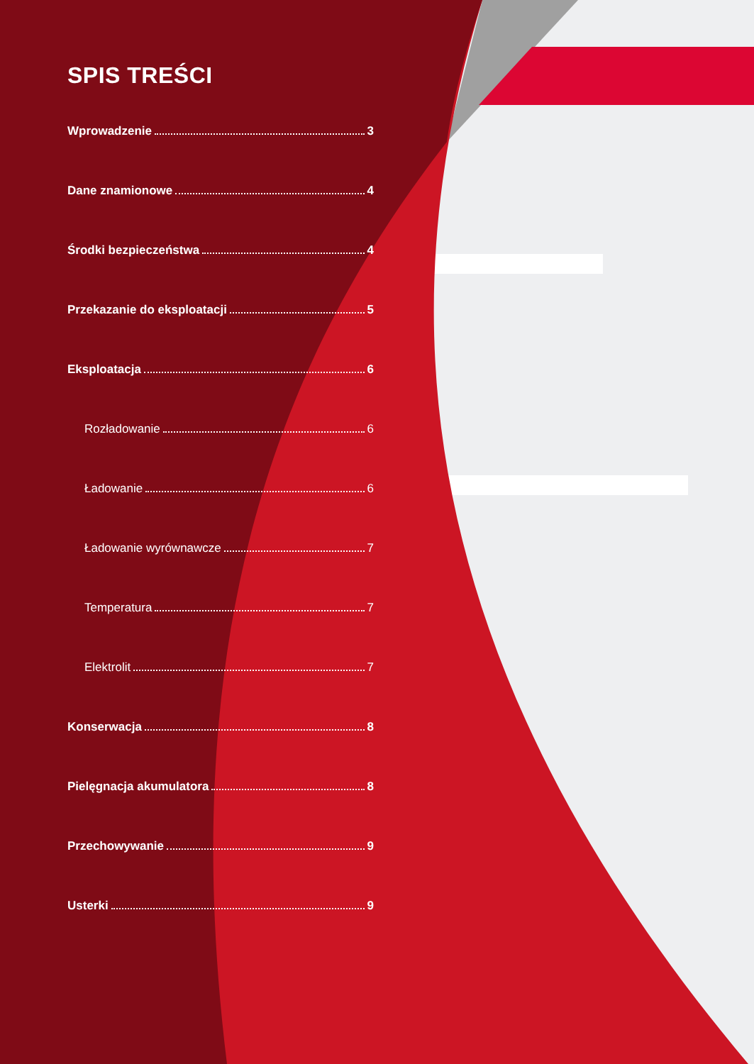SPIS TREŚCI
Wprowadzenie 3
Dane znamionowe 4
Środki bezpieczeństwa 4
Przekazanie do eksploatacji 5
Eksploatacja 6
Rozładowanie 6
Ładowanie 6
Ładowanie wyrównawcze 7
Temperatura 7
Elektrolit 7
Konserwacja 8
Pielęgnacja akumulatora 8
Przechowywanie 9
Usterki 9